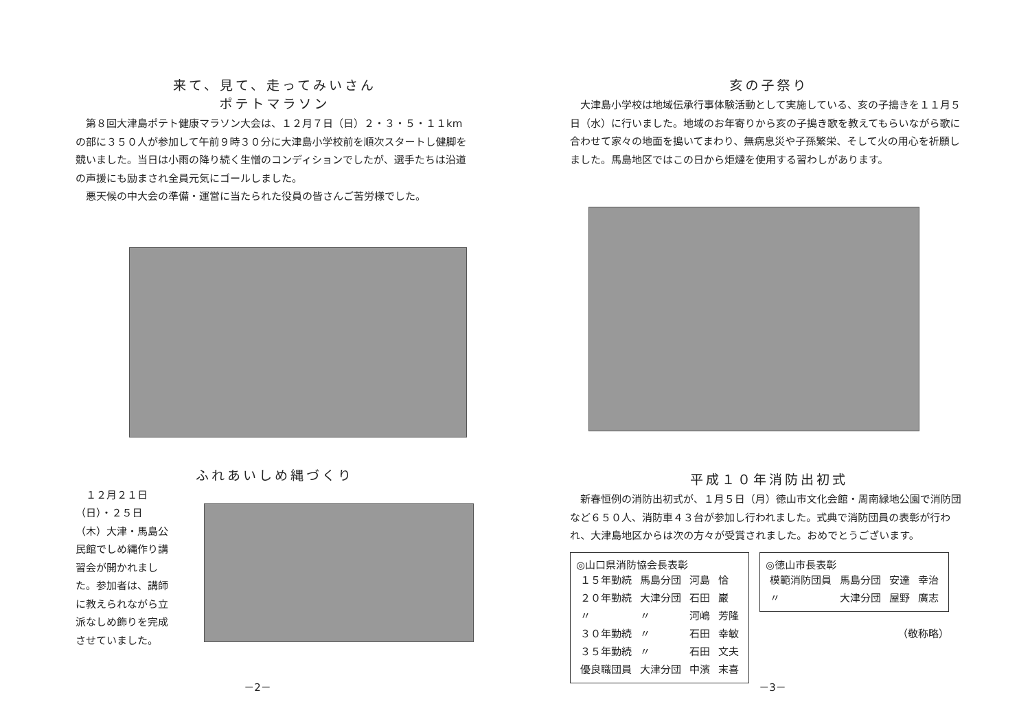来て、見て、走ってみいさん
ポテトマラソン
第８回大津島ポテト健康マラソン大会は、１２月７日（日）２・３・５・１１km の部に３５０人が参加して午前９時３０分に大津島小学校前を順次スタートし健脚を競いました。当日は小雨の降り続く生憎のコンディションでしたが、選手たちは沿道の声援にも励まされ全員元気にゴールしました。
悪天候の中大会の準備・運営に当たられた役員の皆さんご苦労様でした。
ふれあいしめ縄づくり
１２月２１日（日）・２５日（木）大津・馬島公民館でしめ縄作り講習会が開かれました。参加者は、講師に教えられながら立派なしめ飾りを完成させていました。
－2－
亥の子祭り
大津島小学校は地域伝承行事体験活動として実施している、亥の子搗きを１１月５日（水）に行いました。地域のお年寄りから亥の子搗き歌を教えてもらいながら歌に合わせて家々の地面を搗いてまわり、無病息災や子孫繁栄、そして火の用心を祈願しました。馬島地区ではこの日から炬燵を使用する習わしがあります。
平成１０年消防出初式
新春恒例の消防出初式が、１月５日（月）徳山市文化会館・周南緑地公園で消防団など６５０人、消防車４３台が参加し行われました。式典で消防団員の表彰が行われ、大津島地区からは次の方々が受賞されました。おめでとうございます。
◎山口県消防協会長表彰
| １５年勤続 | 馬島分団 | 河島 | 恰 |
| ２０年勤続 | 大津分団 | 石田 | 巌 |
| 〃 | 〃 | 河嶋 | 芳隆 |
| ３０年勤続 | 〃 | 石田 | 幸敏 |
| ３５年勤続 | 〃 | 石田 | 文夫 |
| 優良職団員 | 大津分団 | 中濱 | 末喜 |
◎徳山市長表彰
| 模範消防団員 | 馬島分団 | 安達 | 幸治 |
| 〃 | 大津分団 | 屋野 | 廣志 |
（敬称略）
－3－